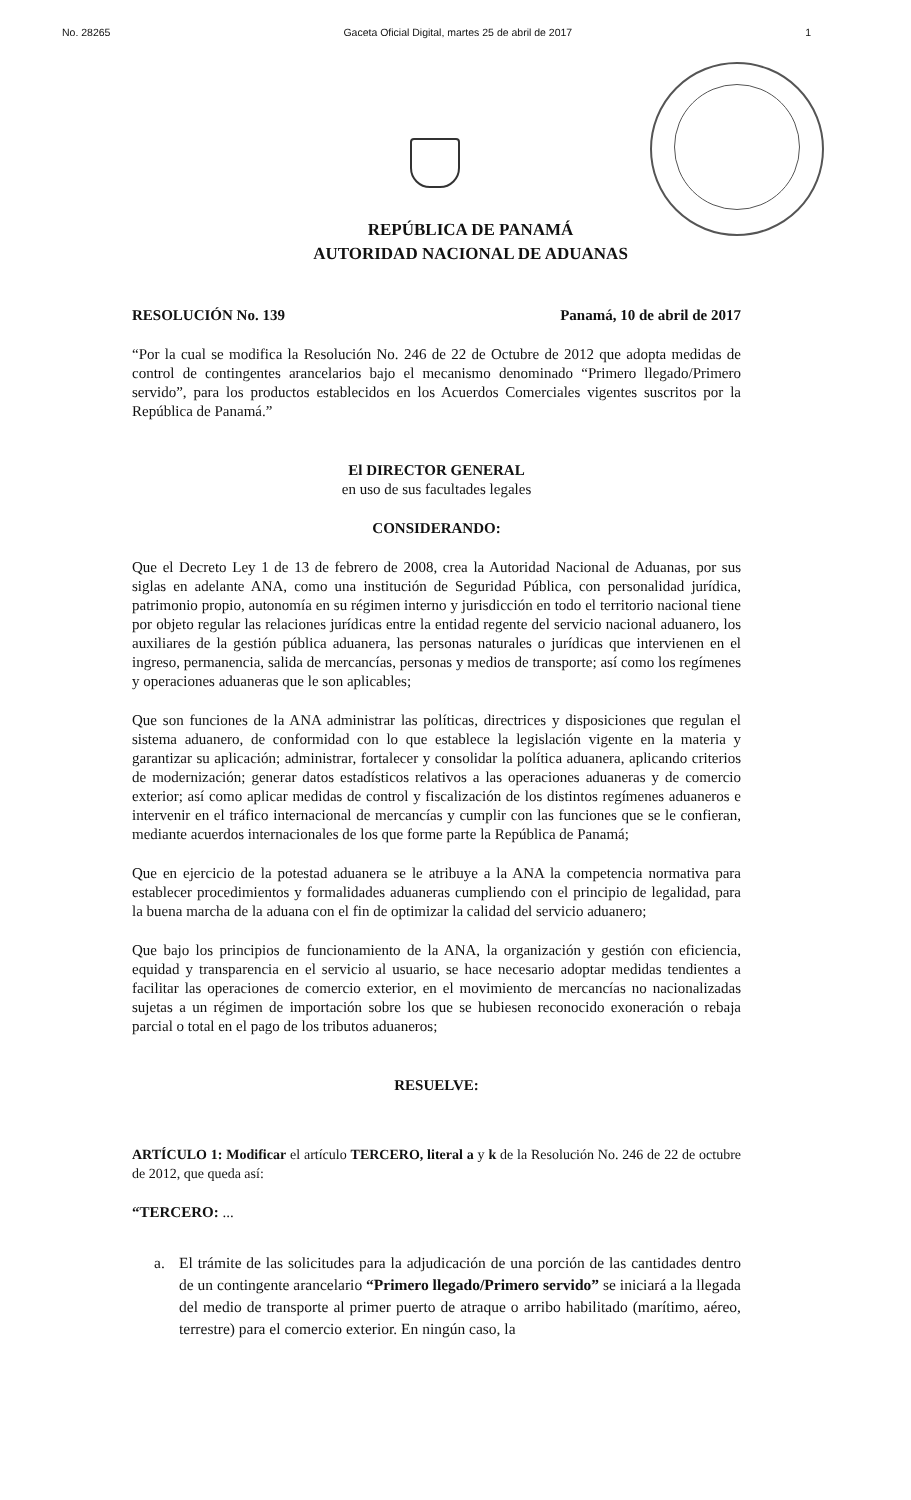No. 28265 Gaceta Oficial Digital, martes 25 de abril de 2017 1
REPÚBLICA DE PANAMÁ
AUTORIDAD NACIONAL DE ADUANAS
RESOLUCIÓN No. 139 Panamá, 10 de abril de 2017
“Por la cual se modifica la Resolución No. 246 de 22 de Octubre de 2012 que adopta medidas de control de contingentes arancelarios bajo el mecanismo denominado “Primero llegado/Primero servido”, para los productos establecidos en los Acuerdos Comerciales vigentes suscritos por la República de Panamá.”
El DIRECTOR GENERAL
en uso de sus facultades legales
CONSIDERANDO:
Que el Decreto Ley 1 de 13 de febrero de 2008, crea la Autoridad Nacional de Aduanas, por sus siglas en adelante ANA, como una institución de Seguridad Pública, con personalidad jurídica, patrimonio propio, autonomía en su régimen interno y jurisdicción en todo el territorio nacional tiene por objeto regular las relaciones jurídicas entre la entidad regente del servicio nacional aduanero, los auxiliares de la gestión pública aduanera, las personas naturales o jurídicas que intervienen en el ingreso, permanencia, salida de mercancías, personas y medios de transporte; así como los regímenes y operaciones aduaneras que le son aplicables;
Que son funciones de la ANA administrar las políticas, directrices y disposiciones que regulan el sistema aduanero, de conformidad con lo que establece la legislación vigente en la materia y garantizar su aplicación; administrar, fortalecer y consolidar la política aduanera, aplicando criterios de modernización; generar datos estadísticos relativos a las operaciones aduaneras y de comercio exterior; así como aplicar medidas de control y fiscalización de los distintos regímenes aduaneros e intervenir en el tráfico internacional de mercancías y cumplir con las funciones que se le confieran, mediante acuerdos internacionales de los que forme parte la República de Panamá;
Que en ejercicio de la potestad aduanera se le atribuye a la ANA la competencia normativa para establecer procedimientos y formalidades aduaneras cumpliendo con el principio de legalidad, para la buena marcha de la aduana con el fin de optimizar la calidad del servicio aduanero;
Que bajo los principios de funcionamiento de la ANA, la organización y gestión con eficiencia, equidad y transparencia en el servicio al usuario, se hace necesario adoptar medidas tendientes a facilitar las operaciones de comercio exterior, en el movimiento de mercancías no nacionalizadas sujetas a un régimen de importación sobre los que se hubiesen reconocido exoneración o rebaja parcial o total en el pago de los tributos aduaneros;
RESUELVE:
ARTÍCULO 1: Modificar el artículo TERCERO, literal a y k de la Resolución No. 246 de 22 de octubre de 2012, que queda así:
“TERCERO: ...
a. El trámite de las solicitudes para la adjudicación de una porción de las cantidades dentro de un contingente arancelario “Primero llegado/Primero servido” se iniciará a la llegada del medio de transporte al primer puerto de atraque o arribo habilitado (marítimo, aéreo, terrestre) para el comercio exterior. En ningún caso, la